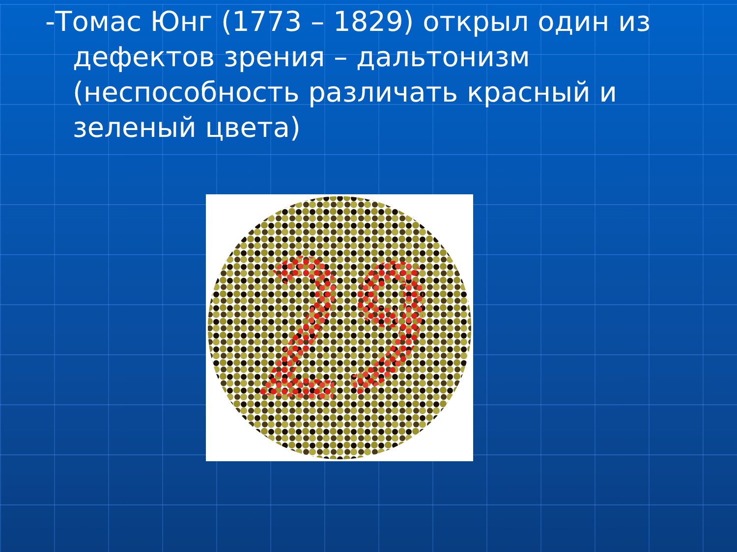-Томас Юнг (1773 – 1829) открыл один из дефектов зрения – дальтонизм (неспособность различать красный и зеленый цвета)